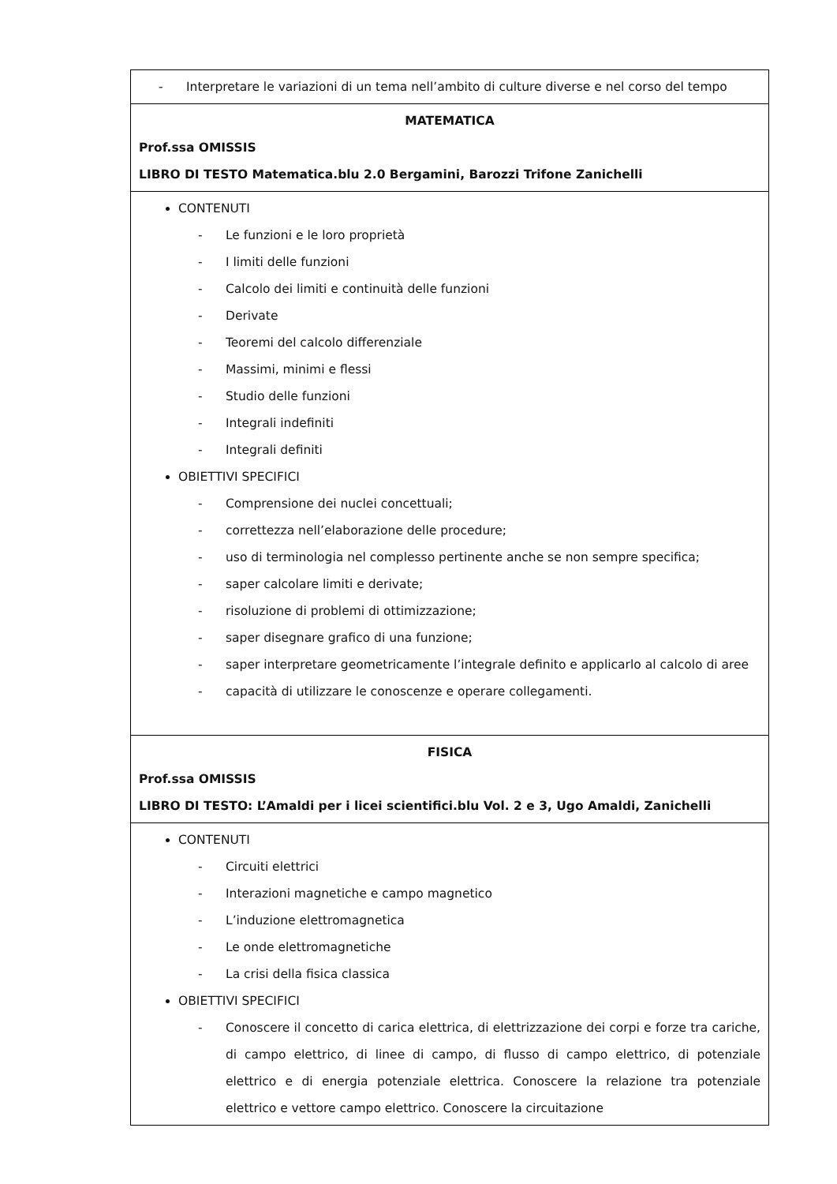| - Interpretare le variazioni di un tema nell’ambito di culture diverse e nel corso del tempo |
| MATEMATICA Prof.ssa OMISSIS LIBRO DI TESTO Matematica.blu 2.0 Bergamini, Barozzi Trifone Zanichelli |
| CONTENUTI - Le funzioni e le loro proprietà - I limiti delle funzioni - Calcolo dei limiti e continuità delle funzioni - Derivate - Teoremi del calcolo differenziale - Massimi, minimi e flessi - Studio delle funzioni - Integrali indefiniti - Integrali definiti OBIETTIVI SPECIFICI - Comprensione dei nuclei concettuali; - correttezza nell’elaborazione delle procedure; - uso di terminologia nel complesso pertinente anche se non sempre specifica; - saper calcolare limiti e derivate; - risoluzione di problemi di ottimizzazione; - saper disegnare grafico di una funzione; - saper interpretare geometricamente l’integrale definito e applicarlo al calcolo di aree - capacità di utilizzare le conoscenze e operare collegamenti. |
| FISICA Prof.ssa OMISSIS LIBRO DI TESTO: L’Amaldi per i licei scientifici.blu Vol. 2 e 3, Ugo Amaldi, Zanichelli |
| CONTENUTI - Circuiti elettrici - Interazioni magnetiche e campo magnetico - L’induzione elettromagnetica - Le onde elettromagnetiche - La crisi della fisica classica OBIETTIVI SPECIFICI - Conoscere il concetto di carica elettrica, di elettrizzazione dei corpi e forze tra cariche, di campo elettrico, di linee di campo, di flusso di campo elettrico, di potenziale elettrico e di energia potenziale elettrica. Conoscere la relazione tra potenziale elettrico e vettore campo elettrico. Conoscere la circuitazione |